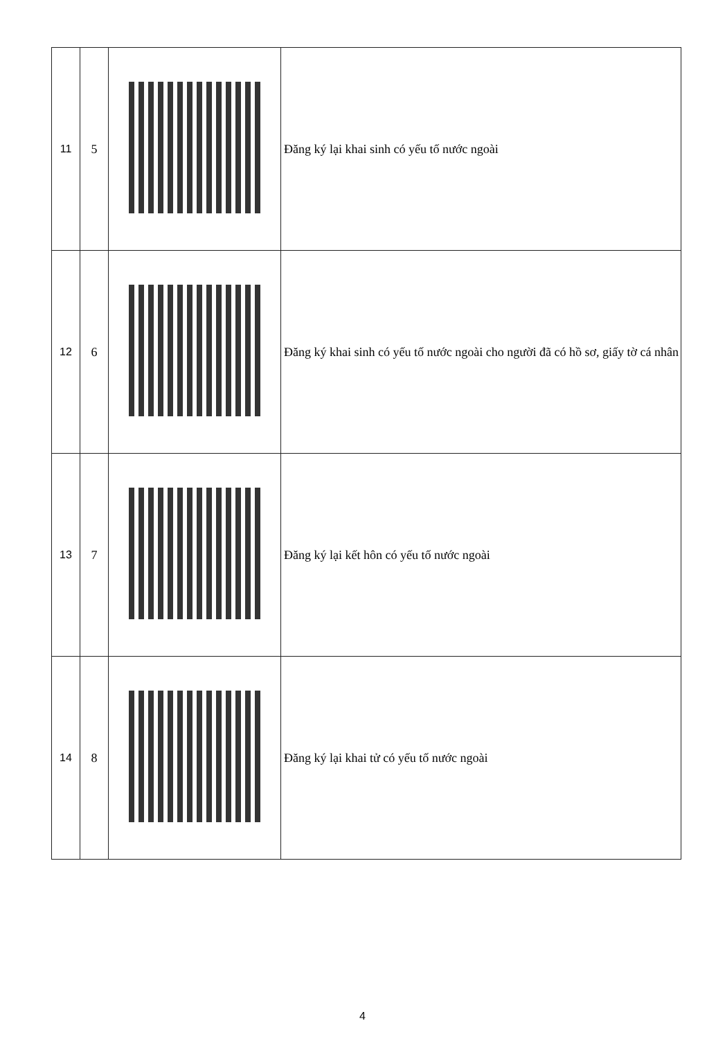| 11 | 5 | | Đăng ký lại khai sinh có yếu tố nước ngoài |
| 12 | 6 | | Đăng ký khai sinh có yếu tố nước ngoài cho người đã có hồ sơ, giấy tờ cá nhân |
| 13 | 7 | | Đăng ký lại kết hôn có yếu tố nước ngoài |
| 14 | 8 | | Đăng ký lại khai tử có yếu tố nước ngoài |
4